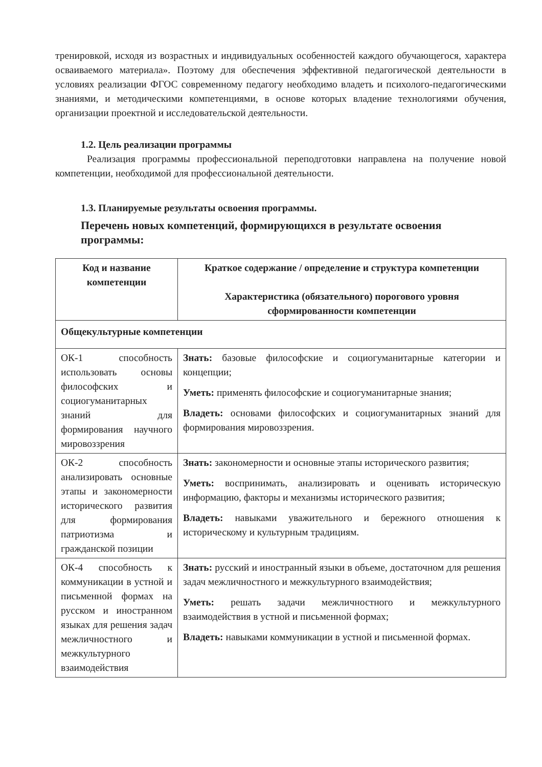тренировкой, исходя из возрастных и индивидуальных особенностей каждого обучающегося, характера осваиваемого материала». Поэтому для обеспечения эффективной педагогической деятельности в условиях реализации ФГОС современному педагогу необходимо владеть и психолого-педагогическими знаниями, и методическими компетенциями, в основе которых владение технологиями обучения, организации проектной и исследовательской деятельности.
1.2. Цель реализации программы
Реализация программы профессиональной переподготовки направлена на получение новой компетенции, необходимой для профессиональной деятельности.
1.3. Планируемые результаты освоения программы.
Перечень новых компетенций, формирующихся в результате освоения программы:
| Код и название компетенции | Краткое содержание / определение и структура компетенции Характеристика (обязательного) порогового уровня сформированности компетенции |
| --- | --- |
| Общекультурные компетенции | |
| ОК-1 способность использовать основы философских и социогуманитарных знаний для формирования научного мировоззрения | Знать: базовые философские и социогуманитарные категории и концепции; Уметь: применять философские и социогуманитарные знания; Владеть: основами философских и социогуманитарных знаний для формирования мировоззрения. |
| ОК-2 способность анализировать основные этапы и закономерности исторического развития для формирования патриотизма и гражданской позиции | Знать: закономерности и основные этапы исторического развития; Уметь: воспринимать, анализировать и оценивать историческую информацию, факторы и механизмы исторического развития; Владеть: навыками уважительного и бережного отношения к историческому и культурным традициям. |
| ОК-4 способность к коммуникации в устной и письменной формах на русском и иностранном языках для решения задач межличностного и межкультурного взаимодействия | Знать: русский и иностранный языки в объеме, достаточном для решения задач межличностного и межкультурного взаимодействия; Уметь: решать задачи межличностного и межкультурного взаимодействия в устной и письменной формах; Владеть: навыками коммуникации в устной и письменной формах. |